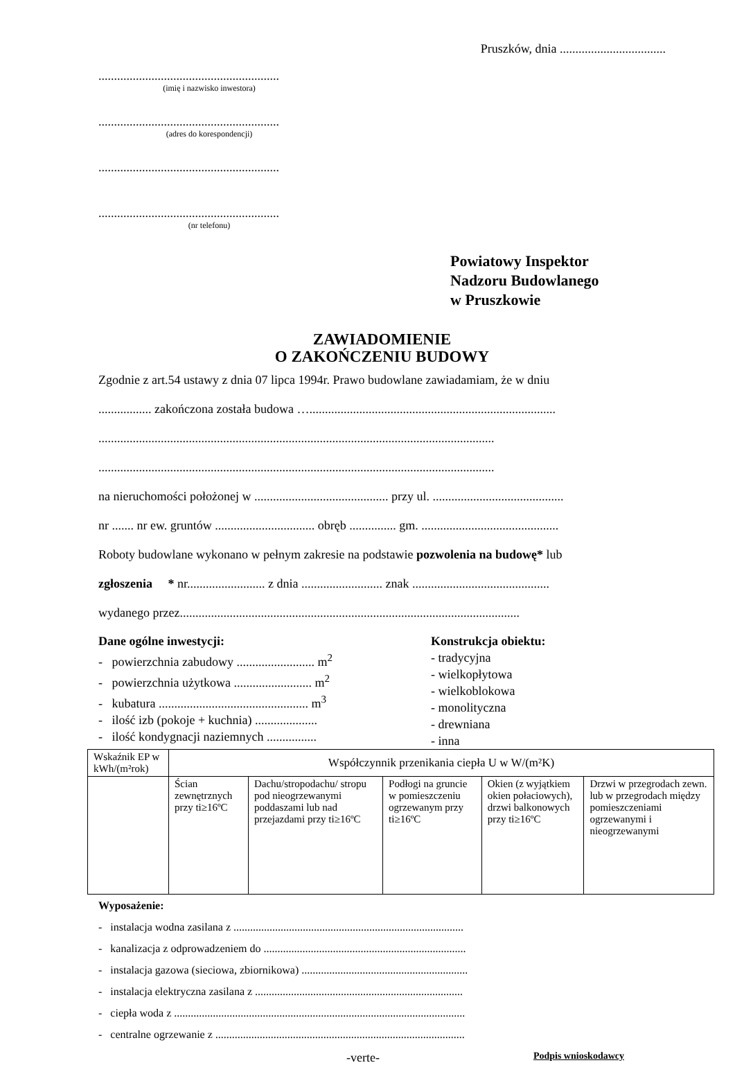Pruszków, dnia ..................................
..........................................................
(imię i nazwisko inwestora)
..........................................................
(adres do korespondencji)
..........................................................
..........................................................
(nr telefonu)
Powiatowy Inspektor
Nadzoru Budowlanego
w Pruszkowie
ZAWIADOMIENIE
O ZAKOŃCZENIU BUDOWY
Zgodnie z art.54 ustawy z dnia 07 lipca 1994r. Prawo budowlane zawiadamiam, że w dniu
................. zakończona została budowa …...............................................................................
...............................................................................................................................
...............................................................................................................................
na nieruchomości położonej w ........................................... przy ul. ..........................................
nr ....... nr ew. gruntów ................................ obręb ............... gm. ............................................
Roboty budowlane wykonano w pełnym zakresie na podstawie pozwolenia na budowę* lub
zgłoszenia * nr......................... z dnia .......................... znak ............................................
wydanego przez.............................................................................................................
Dane ogólne inwestycji:
- powierzchnia zabudowy ......................... m<sup>2</sup>
- powierzchnia użytkowa ......................... m<sup>2</sup>
- kubatura ................................................ m<sup>3</sup>
- ilość izb (pokoje + kuchnia) ....................
- ilość kondygnacji naziemnych ................
Konstrukcja obiektu:
- tradycyjna
- wielkopłytowa
- wielkoblokowa
- monolityczna
- drewniana
- inna
| Wskaźnik EP w kWh/(m²rok) | Współczynnik przenikania ciepła U w W/(m²K) | | | | |
| | Ścian zewnętrznych przy ti≥16ºC | Dachu/stropodachu/ stropu pod nieogrzewanymi poddaszami lub nad przejazdami przy ti≥16ºC | Podłogi na gruncie w pomieszczeniu ogrzewanym przy ti≥16ºC | Okien (z wyjątkiem okien połaciowych), drzwi balkonowych przy ti≥16ºC | Drzwi w przegrodach zewn. lub w przegrodach między pomieszczeniami ogrzewanymi i nieogrzewanymi |
Wyposażenie:
- instalacja wodna zasilana z ...................................................................................
- kanalizacja z odprowadzeniem do .........................................................................
- instalacja gazowa (sieciowa, zbiornikowa) ............................................................
- instalacja elektryczna zasilana z ...........................................................................
- ciepła woda z .........................................................................................................
- centralne ogrzewanie z ..........................................................................................
-verte- Podpis wnioskodawcy